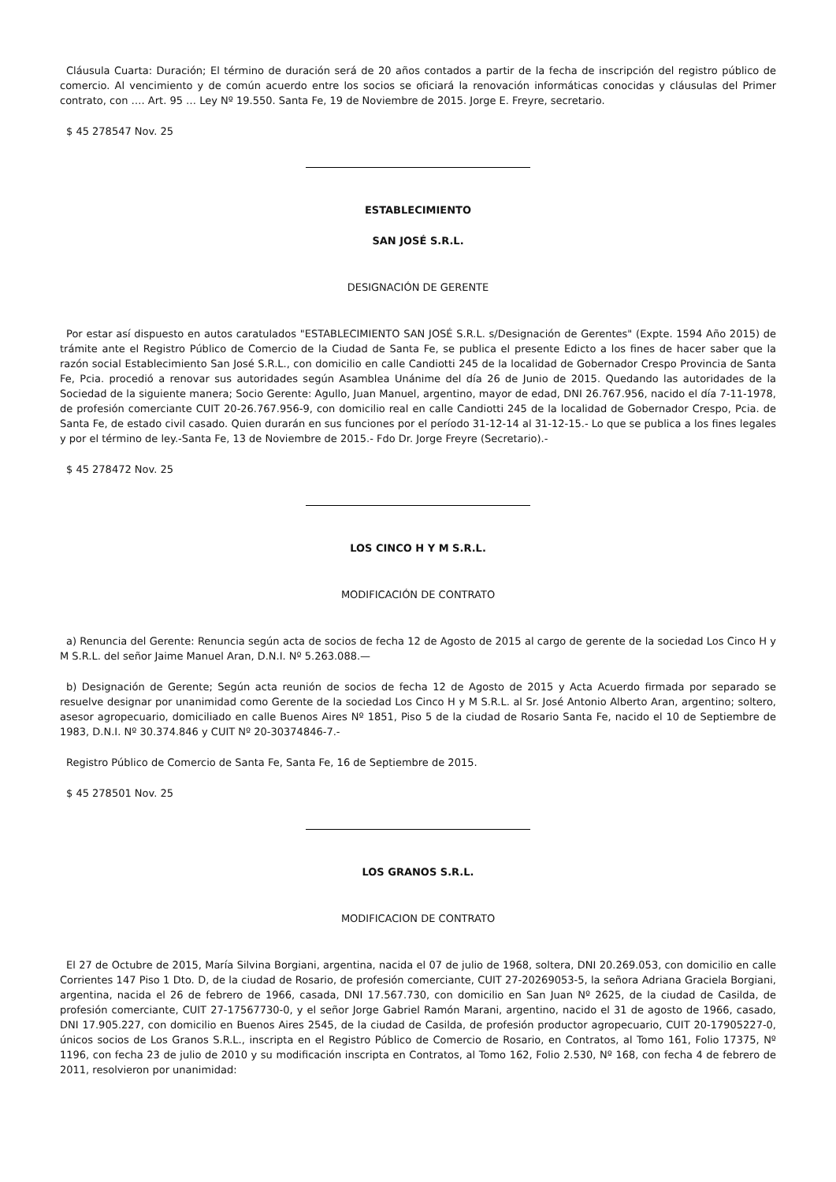Cláusula Cuarta: Duración; El término de duración será de 20 años contados a partir de la fecha de inscripción del registro público de comercio. Al vencimiento y de común acuerdo entre los socios se oficiará la renovación informáticas conocidas y cláusulas del Primer contrato, con …. Art. 95 … Ley Nº 19.550. Santa Fe, 19 de Noviembre de 2015. Jorge E. Freyre, secretario.
$ 45 278547 Nov. 25
ESTABLECIMIENTO
SAN JOSÉ S.R.L.
DESIGNACIÓN DE GERENTE
Por estar así dispuesto en autos caratulados "ESTABLECIMIENTO SAN JOSÉ S.R.L. s/Designación de Gerentes" (Expte. 1594 Año 2015) de trámite ante el Registro Público de Comercio de la Ciudad de Santa Fe, se publica el presente Edicto a los fines de hacer saber que la razón social Establecimiento San José S.R.L., con domicilio en calle Candiotti 245 de la localidad de Gobernador Crespo Provincia de Santa Fe, Pcia. procedió a renovar sus autoridades según Asamblea Unánime del día 26 de Junio de 2015. Quedando las autoridades de la Sociedad de la siguiente manera; Socio Gerente: Agullo, Juan Manuel, argentino, mayor de edad, DNI 26.767.956, nacido el día 7-11-1978, de profesión comerciante CUIT 20-26.767.956-9, con domicilio real en calle Candiotti 245 de la localidad de Gobernador Crespo, Pcia. de Santa Fe, de estado civil casado. Quien durarán en sus funciones por el período 31-12-14 al 31-12-15.- Lo que se publica a los fines legales y por el término de ley.-Santa Fe, 13 de Noviembre de 2015.- Fdo Dr. Jorge Freyre (Secretario).-
$ 45 278472 Nov. 25
LOS CINCO H Y M S.R.L.
MODIFICACIÓN DE CONTRATO
a) Renuncia del Gerente: Renuncia según acta de socios de fecha 12 de Agosto de 2015 al cargo de gerente de la sociedad Los Cinco H y M S.R.L. del señor Jaime Manuel Aran, D.N.I. Nº 5.263.088.—
b) Designación de Gerente; Según acta reunión de socios de fecha 12 de Agosto de 2015 y Acta Acuerdo firmada por separado se resuelve designar por unanimidad como Gerente de la sociedad Los Cinco H y M S.R.L. al Sr. José Antonio Alberto Aran, argentino; soltero, asesor agropecuario, domiciliado en calle Buenos Aires Nº 1851, Piso 5 de la ciudad de Rosario Santa Fe, nacido el 10 de Septiembre de 1983, D.N.I. Nº 30.374.846 y CUIT Nº 20-30374846-7.-
Registro Público de Comercio de Santa Fe, Santa Fe, 16 de Septiembre de 2015.
$ 45 278501 Nov. 25
LOS GRANOS S.R.L.
MODIFICACION DE CONTRATO
El 27 de Octubre de 2015, María Silvina Borgiani, argentina, nacida el 07 de julio de 1968, soltera, DNI 20.269.053, con domicilio en calle Corrientes 147 Piso 1 Dto. D, de la ciudad de Rosario, de profesión comerciante, CUIT 27-20269053-5, la señora Adriana Graciela Borgiani, argentina, nacida el 26 de febrero de 1966, casada, DNI 17.567.730, con domicilio en San Juan Nº 2625, de la ciudad de Casilda, de profesión comerciante, CUIT 27-17567730-0, y el señor Jorge Gabriel Ramón Marani, argentino, nacido el 31 de agosto de 1966, casado, DNI 17.905.227, con domicilio en Buenos Aires 2545, de la ciudad de Casilda, de profesión productor agropecuario, CUIT 20-17905227-0, únicos socios de Los Granos S.R.L., inscripta en el Registro Público de Comercio de Rosario, en Contratos, al Tomo 161, Folio 17375, Nº 1196, con fecha 23 de julio de 2010 y su modificación inscripta en Contratos, al Tomo 162, Folio 2.530, Nº 168, con fecha 4 de febrero de 2011, resolvieron por unanimidad: